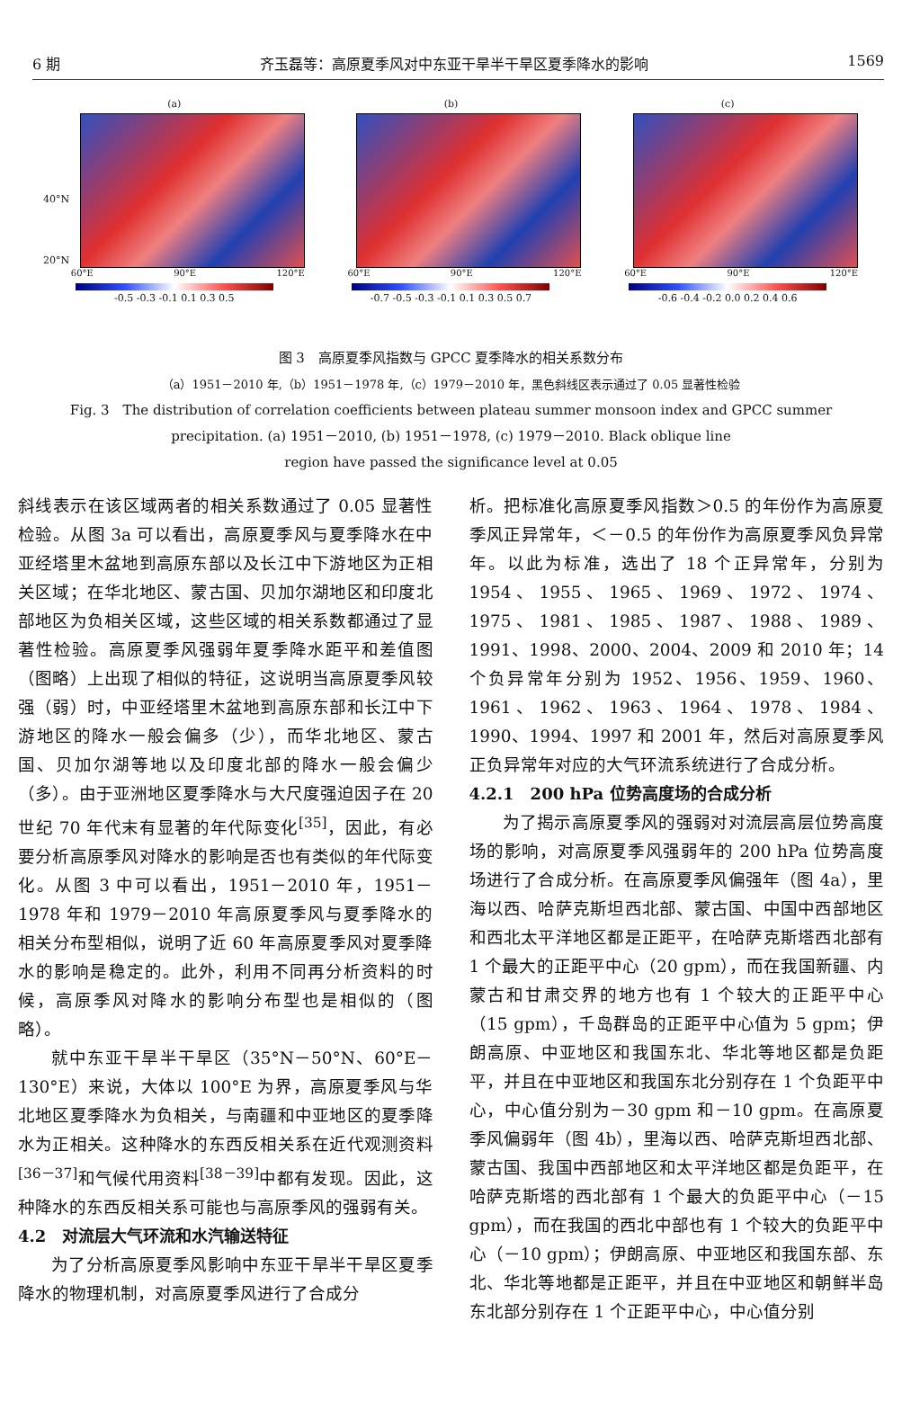6 期 齐玉磊等：高原夏季风对中东亚干旱半干旱区夏季降水的影响 1569
(a)
60°E 90°E 120°E
-0.5 -0.3 -0.1 0.1 0.3 0.5
(b)
60°E 90°E 120°E
-0.7 -0.5 -0.3 -0.1 0.1 0.3 0.5 0.7
(c)
60°E 90°E 120°E
-0.6 -0.4 -0.2 0.0 0.2 0.4 0.6
40°N
20°N
图 3　高原夏季风指数与 GPCC 夏季降水的相关系数分布
（a）1951－2010 年,（b）1951－1978 年,（c）1979－2010 年，黑色斜线区表示通过了 0.05 显著性检验
Fig. 3　The distribution of correlation coefficients between plateau summer monsoon index and GPCC summer
precipitation. (a) 1951－2010, (b) 1951－1978, (c) 1979－2010. Black oblique line
region have passed the significance level at 0.05
斜线表示在该区域两者的相关系数通过了 0.05 显著性检验。从图 3a 可以看出，高原夏季风与夏季降水在中亚经塔里木盆地到高原东部以及长江中下游地区为正相关区域；在华北地区、蒙古国、贝加尔湖地区和印度北部地区为负相关区域，这些区域的相关系数都通过了显著性检验。高原夏季风强弱年夏季降水距平和差值图（图略）上出现了相似的特征，这说明当高原夏季风较强（弱）时，中亚经塔里木盆地到高原东部和长江中下游地区的降水一般会偏多（少），而华北地区、蒙古国、贝加尔湖等地以及印度北部的降水一般会偏少（多）。由于亚洲地区夏季降水与大尺度强迫因子在 20 世纪 70 年代末有显著的年代际变化<sup>[35]</sup>，因此，有必要分析高原季风对降水的影响是否也有类似的年代际变化。从图 3 中可以看出，1951－2010 年，1951－1978 年和 1979－2010 年高原夏季风与夏季降水的相关分布型相似，说明了近 60 年高原夏季风对夏季降水的影响是稳定的。此外，利用不同再分析资料的时候，高原季风对降水的影响分布型也是相似的（图略）。
就中东亚干旱半干旱区（35°N－50°N、60°E－130°E）来说，大体以 100°E 为界，高原夏季风与华北地区夏季降水为负相关，与南疆和中亚地区的夏季降水为正相关。这种降水的东西反相关系在近代观测资料<sup>[36－37]</sup>和气候代用资料<sup>[38－39]</sup>中都有发现。因此，这种降水的东西反相关系可能也与高原季风的强弱有关。
4.2　对流层大气环流和水汽输送特征
为了分析高原夏季风影响中东亚干旱半干旱区夏季降水的物理机制，对高原夏季风进行了合成分
析。把标准化高原夏季风指数＞0.5 的年份作为高原夏季风正异常年，＜－0.5 的年份作为高原夏季风负异常年。以此为标准，选出了 18 个正异常年，分别为 1954、1955、1965、1969、1972、1974、1975、1981、1985、1987、1988、1989、1991、1998、2000、2004、2009 和 2010 年；14 个负异常年分别为 1952、1956、1959、1960、1961、1962、1963、1964、1978、1984、1990、1994、1997 和 2001 年，然后对高原夏季风正负异常年对应的大气环流系统进行了合成分析。
4.2.1　200 hPa 位势高度场的合成分析
为了揭示高原夏季风的强弱对对流层高层位势高度场的影响，对高原夏季风强弱年的 200 hPa 位势高度场进行了合成分析。在高原夏季风偏强年（图 4a），里海以西、哈萨克斯坦西北部、蒙古国、中国中西部地区和西北太平洋地区都是正距平，在哈萨克斯塔西北部有 1 个最大的正距平中心（20 gpm），而在我国新疆、内蒙古和甘肃交界的地方也有 1 个较大的正距平中心（15 gpm），千岛群岛的正距平中心值为 5 gpm；伊朗高原、中亚地区和我国东北、华北等地区都是负距平，并且在中亚地区和我国东北分别存在 1 个负距平中心，中心值分别为－30 gpm 和－10 gpm。在高原夏季风偏弱年（图 4b），里海以西、哈萨克斯坦西北部、蒙古国、我国中西部地区和太平洋地区都是负距平，在哈萨克斯塔的西北部有 1 个最大的负距平中心（－15 gpm），而在我国的西北中部也有 1 个较大的负距平中心（－10 gpm）；伊朗高原、中亚地区和我国东部、东北、华北等地都是正距平，并且在中亚地区和朝鲜半岛东北部分别存在 1 个正距平中心，中心值分别